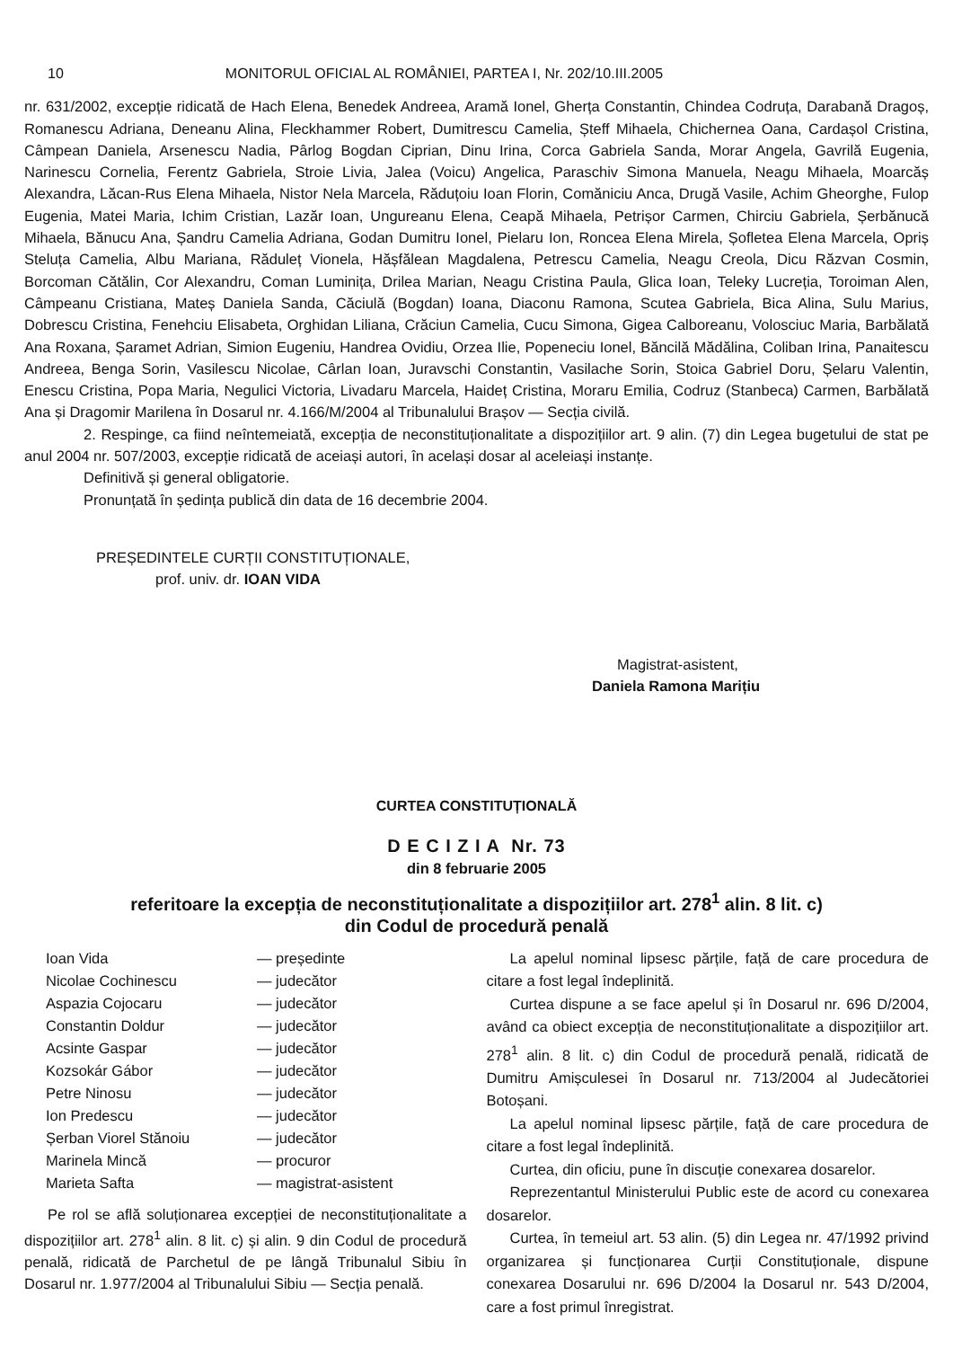10 MONITORUL OFICIAL AL ROMÂNIEI, PARTEA I, Nr. 202/10.III.2005
nr. 631/2002, excepție ridicată de Hach Elena, Benedek Andreea, Aramă Ionel, Gherța Constantin, Chindea Codruța, Darabană Dragoș, Romanescu Adriana, Deneanu Alina, Fleckhammer Robert, Dumitrescu Camelia, Șteff Mihaela, Chichernea Oana, Cardașol Cristina, Câmpean Daniela, Arsenescu Nadia, Pârlog Bogdan Ciprian, Dinu Irina, Corca Gabriela Sanda, Morar Angela, Gavrilă Eugenia, Narinescu Cornelia, Ferentz Gabriela, Stroie Livia, Jalea (Voicu) Angelica, Paraschiv Simona Manuela, Neagu Mihaela, Moarcăș Alexandra, Lăcan-Rus Elena Mihaela, Nistor Nela Marcela, Răduțoiu Ioan Florin, Comăniciu Anca, Drugă Vasile, Achim Gheorghe, Fulop Eugenia, Matei Maria, Ichim Cristian, Lazăr Ioan, Ungureanu Elena, Ceapă Mihaela, Petrișor Carmen, Chirciu Gabriela, Șerbănucă Mihaela, Bănucu Ana, Șandru Camelia Adriana, Godan Dumitru Ionel, Pielaru Ion, Roncea Elena Mirela, Șofletea Elena Marcela, Opriș Steluța Camelia, Albu Mariana, Răduleț Vionela, Hășfălean Magdalena, Petrescu Camelia, Neagu Creola, Dicu Răzvan Cosmin, Borcoman Cătălin, Cor Alexandru, Coman Luminița, Drilea Marian, Neagu Cristina Paula, Glica Ioan, Teleky Lucreția, Toroiman Alen, Câmpeanu Cristiana, Mateș Daniela Sanda, Căciulă (Bogdan) Ioana, Diaconu Ramona, Scutea Gabriela, Bica Alina, Sulu Marius, Dobrescu Cristina, Fenehciu Elisabeta, Orghidan Liliana, Crăciun Camelia, Cucu Simona, Gigea Calboreanu, Volosciuc Maria, Barbălată Ana Roxana, Șaramet Adrian, Simion Eugeniu, Handrea Ovidiu, Orzea Ilie, Popeneciu Ionel, Băncilă Mădălina, Coliban Irina, Panaitescu Andreea, Benga Sorin, Vasilescu Nicolae, Cârlan Ioan, Juravschi Constantin, Vasilache Sorin, Stoica Gabriel Doru, Șelaru Valentin, Enescu Cristina, Popa Maria, Negulici Victoria, Livadaru Marcela, Haideț Cristina, Moraru Emilia, Codruz (Stanbeca) Carmen, Barbălată Ana și Dragomir Marilena în Dosarul nr. 4.166/M/2004 al Tribunalului Brașov — Secția civilă.
2. Respinge, ca fiind neîntemeiată, excepția de neconstituționalitate a dispozițiilor art. 9 alin. (7) din Legea bugetului de stat pe anul 2004 nr. 507/2003, excepție ridicată de aceiași autori, în același dosar al aceleiași instanțe.
Definitivă și general obligatorie.
Pronunțată în ședința publică din data de 16 decembrie 2004.
PREȘEDINTELE CURȚII CONSTITUȚIONALE,
prof. univ. dr. IOAN VIDA
Magistrat-asistent,
Daniela Ramona Marițiu
CURTEA CONSTITUȚIONALĂ
D E C I Z I A Nr. 73
din 8 februarie 2005
referitoare la excepția de neconstituționalitate a dispozițiilor art. 278<sup>1</sup> alin. 8 lit. c)
din Codul de procedură penală
Ioan Vida — președinte Nicolae Cochinescu — judecător Aspazia Cojocaru — judecător Constantin Doldur — judecător Acsinte Gaspar — judecător Kozsokár Gábor — judecător Petre Ninosu — judecător Ion Predescu — judecător Șerban Viorel Stănoiu — judecător Marinela Mincă — procuror Marieta Safta — magistrat-asistent
Pe rol se află soluționarea excepției de neconstituționalitate a dispozițiilor art. 278<sup>1</sup> alin. 8 lit. c) și alin. 9 din Codul de procedură penală, ridicată de Parchetul de pe lângă Tribunalul Sibiu în Dosarul nr. 1.977/2004 al Tribunalului Sibiu — Secția penală.
La apelul nominal lipsesc părțile, față de care procedura de citare a fost legal îndeplinită.
Curtea dispune a se face apelul și în Dosarul nr. 696 D/2004, având ca obiect excepția de neconstituționalitate a dispozițiilor art. 278<sup>1</sup> alin. 8 lit. c) din Codul de procedură penală, ridicată de Dumitru Amișculesei în Dosarul nr. 713/2004 al Judecătoriei Botoșani.
La apelul nominal lipsesc părțile, față de care procedura de citare a fost legal îndeplinită.
Curtea, din oficiu, pune în discuție conexarea dosarelor.
Reprezentantul Ministerului Public este de acord cu conexarea dosarelor.
Curtea, în temeiul art. 53 alin. (5) din Legea nr. 47/1992 privind organizarea și funcționarea Curții Constituționale, dispune conexarea Dosarului nr. 696 D/2004 la Dosarul nr. 543 D/2004, care a fost primul înregistrat.